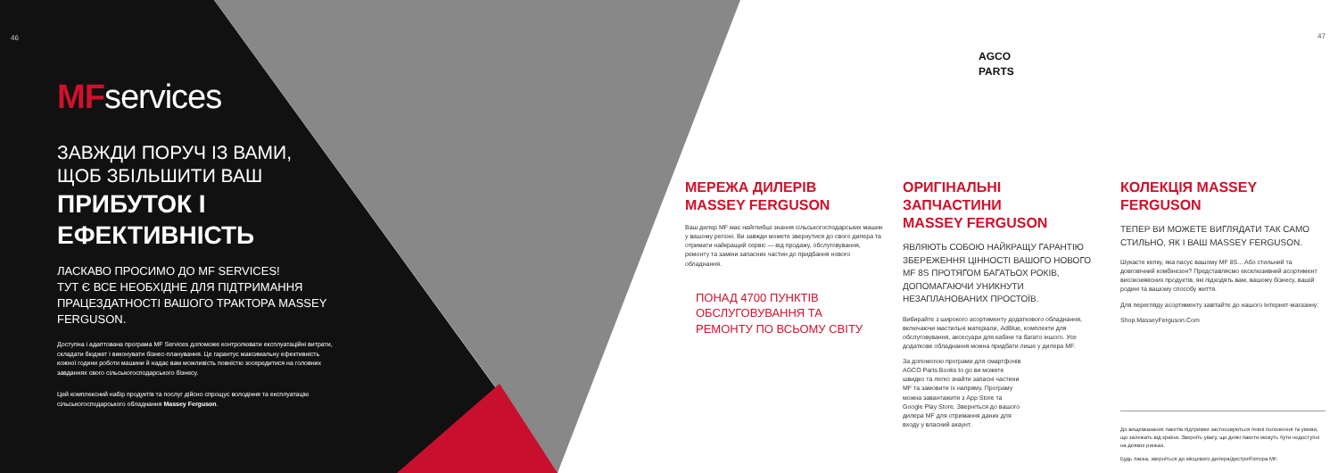46
MFservices
ЗАВЖДИ ПОРУЧ ІЗ ВАМИ,
ЩОБ ЗБІЛЬШИТИ ВАШ
ПРИБУТОК І
ЕФЕКТИВНІСТЬ
ЛАСКАВО ПРОСИМО ДО MF SERVICES!
ТУТ Є ВСЕ НЕОБХІДНЕ ДЛЯ ПІДТРИМАННЯ ПРАЦЕЗДАТНОСТІ ВАШОГО ТРАКТОРА MASSEY FERGUSON.
Доступна і адаптована програма MF Services допоможе контролювати експлуатаційні витрати, складати бюджет і виконувати бізнес-планування. Це гарантує максимальну ефективність кожної години роботи машини й надає вам можливість повністю зосередитися на головних завданнях свого сільськогосподарського бізнесу.
Цей комплексний набір продуктів та послуг дійсно спрощує володіння та експлуатацію сільськогосподарського обладнання Massey Ferguson.
47
МЕРЕЖА ДИЛЕРІВ
MASSEY FERGUSON
Ваш дилер MF має найглибші знання сільськогосподарських машин у вашому регіоні. Ви завжди можете звернутися до свого дилера та отримати найкращий сервіс — від продажу, обслуговування, ремонту та заміни запасних частин до придбання нового обладнання.
ПОНАД 4700 ПУНКТІВ ОБСЛУГОВУВАННЯ ТА РЕМОНТУ ПО ВСЬОМУ СВІТУ
AGCO
PARTS
ОРИГІНАЛЬНІ ЗАПЧАСТИНИ
MASSEY FERGUSON
ЯВЛЯЮТЬ СОБОЮ НАЙКРАЩУ ГАРАНТІЮ ЗБЕРЕЖЕННЯ ЦІННОСТІ ВАШОГО НОВОГО MF 8S ПРОТЯГОМ БАГАТЬОХ РОКІВ, ДОПОМАГАЮЧИ УНИКНУТИ НЕЗАПЛАНОВАНИХ ПРОСТОЇВ.
Вибирайте з широкого асортименту додаткового обладнання, включаючи мастильні матеріали, AdBlue, комплекти для обслуговування, аксесуари для кабіни та багато іншого. Усе додаткове обладнання можна придбати лише у дилера MF.
За допомогою програми для смартфонів AGCO Parts Books to go ви можете швидко та легко знайти запасні частини MF та замовити їх напряму. Програму можна завантажити з App Store та Google Play Store. Зверніться до вашого дилера MF для отримання даних для входу у власний акаунт.
КОЛЕКЦІЯ MASSEY FERGUSON
ТЕПЕР ВИ МОЖЕТЕ ВИГЛЯДАТИ ТАК САМО СТИЛЬНО, ЯК І ВАШ MASSEY FERGUSON.
Шукаєте кепку, яка пасує вашому MF 8S... Або стильний та довговічний комбінезон? Представляємо ексклюзивний асортимент висококякісних продуктів, які підходять вам, вашому бізнесу, вашій родині та вашому способу життя.
Для перегляду асортименту завітайте до нашого Інтернет-магазину:
Shop.MasseyFerguson.Com
До вищевказаних пакетів підтримки застосовуються певні положення та умови, що залежать від країни. Зверніть увагу, що деякі пакети можуть бути недоступні на деяких ринках.
Будь ласка, зверніться до місцевого дилера/дистриб'ютора MF.